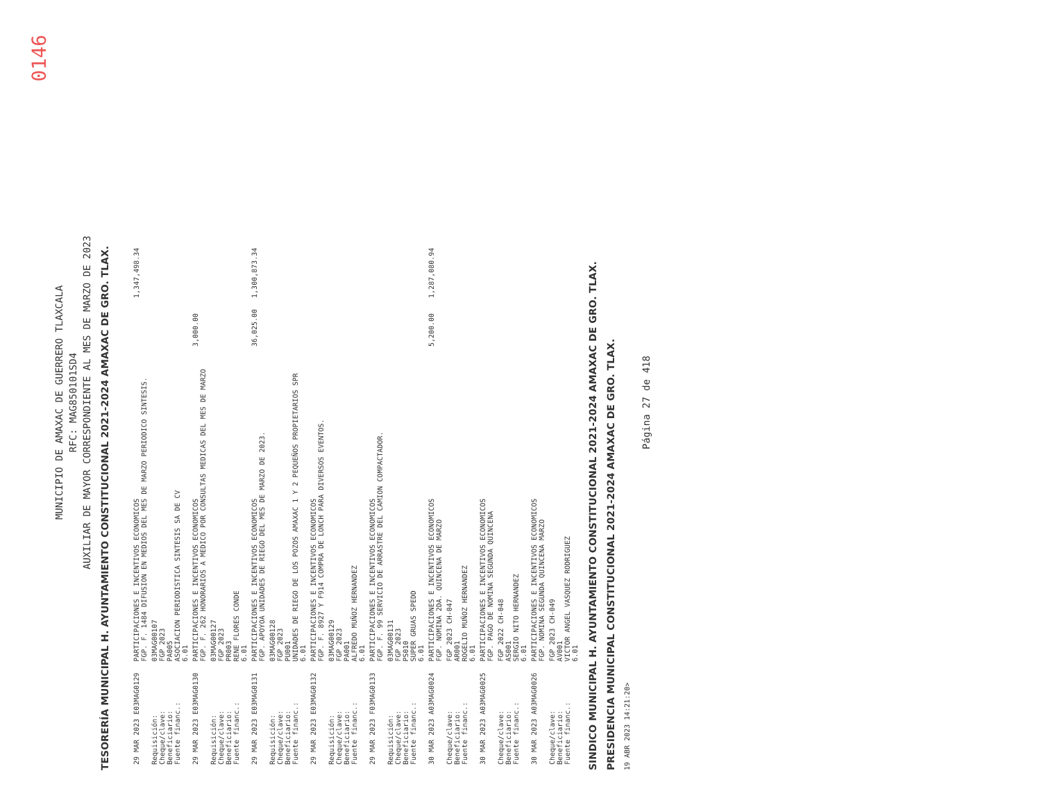0146
MUNICIPIO DE AMAXAC DE GUERRERO TLAXCALA
RFC: MAG850101SD4
AUXILIAR DE MAYOR CORRESPONDIENTE AL MES DE MARZO DE 2023
TESORERÍA MUNICIPAL H. AYUNTAMIENTO CONSTITUCIONAL 2021-2024 AMAXAC DE GRO. TLAX.
| 29 MAR 2023 E03MAG0129 | PARTICIPACIONES E INCENTIVOS ECONOMICOS FGP. F. 1484 DIFUSION EN MEDIOS DEL MES DE MARZO PERIODICO SINTESIS. | | | 1,347,498.34 |
| Requisición: Cheque/clave: Beneficiario: Fuente financ.: | 03MAG00107 FGP 2023 PA005 ASOCIACION PERIODISTICA SINTESIS SA DE CV 6.01 | | | |
| 29 MAR 2023 E03MAG0130 | PARTICIPACIONES E INCENTIVOS ECONOMICOS FGP. F. 262 HONORARIOS A MEDICO POR CONSULTAS MEDICAS DEL MES DE MARZO | | 3,000.00 | |
| Requisición: Cheque/clave: Beneficiario: Fuente financ.: | 03MAG00127 FGP 2023 PR003 RENE FLORES CONDE 6.01 | | | |
| 29 MAR 2023 E03MAG0131 | PARTICIPACIONES E INCENTIVOS ECONOMICOS FGP. APOYOA UNIDADES DE RIEGO DEL MES DE MARZO DE 2023. | | 36,025.00 | 1,300,873.34 |
| Requisición: Cheque/clave: Beneficiario: Fuente financ.: | 03MAG00128 FGP 2023 PU001 UNIDADES DE RIEGO DE LOS POZOS AMAXAC 1 Y 2 PEQUEÑOS PROPIETARIOS SPR 6.01 | | | |
| 29 MAR 2023 E03MAG0132 | PARTICIPACIONES E INCENTIVOS ECONOMICOS FGP. F. 8927 Y F914 COMPRA DE LONCH PARA DIVERSOS EVENTOS. | | | |
| Requisición: Cheque/clave: Beneficiario: Fuente financ.: | 03MAG00129 FGP 2023 PA001 ALFREDO MUÑOZ HERNANDEZ 6.01 | | | |
| 29 MAR 2023 F03MAG0133 | PARTICIPACIONES E INCENTIVOS ECONOMICOS FGP. F. 99 SERVICIO DE ARRASTRE DEL CAMION COMPACTADOR. | | | |
| Requisición: Cheque/clave: Beneficiario: Fuente financ.: | 03MAG00131 FGP 2023 PS010 SUPER GRUAS SPEDD 6.01 | | | |
| 30 MAR 2023 A03MAG0024 | PARTICIPACIONES E INCENTIVOS ECONOMICOS FGP. NOMINA 2DA. QUINCENA DE MARZO | | 5,200.00 | 1,287,080.94 |
| Cheque/clave: Beneficiario: Fuente financ.: | FGP 2023 CH-047 AR001 ROGELIO MUÑOZ HERNANDEZ 6.01 | | | |
| 30 MAR 2023 A03MAG0025 | PARTICIPACIONES E INCENTIVOS ECONOMICOS FGP. PAGO DE NOMINA SEGUNDA QUINCENA | | | |
| Cheque/clave: Beneficiario: Fuente financ.: | FGP 2022 CH-048 AS001 SERGIO NITO HERNANDEZ 6.01 | | | |
| 30 MAR 2023 A03MAG0026 | PARTICIPACIONES E INCENTIVOS ECONOMICOS FGP. NOMINA SEGUNDA QUINCENA MARZO | | | |
| Cheque/clave: Beneficiario: Fuente financ.: | FGP 2023 CH-049 AV001 VICTOR ANGEL VASQUEZ RODRIGUEZ 6.01 | | | |
SINDICO MUNICIPAL H. AYUNTAMIENTO CONSTITUCIONAL 2021-2024 AMAXAC DE GRO. TLAX.
PRESIDENCIA MUNICIPAL CONSTITUCIONAL 2021-2024 AMAXAC DE GRO. TLAX.
19 ABR 2023 14:21:20>
Página 27 de 418